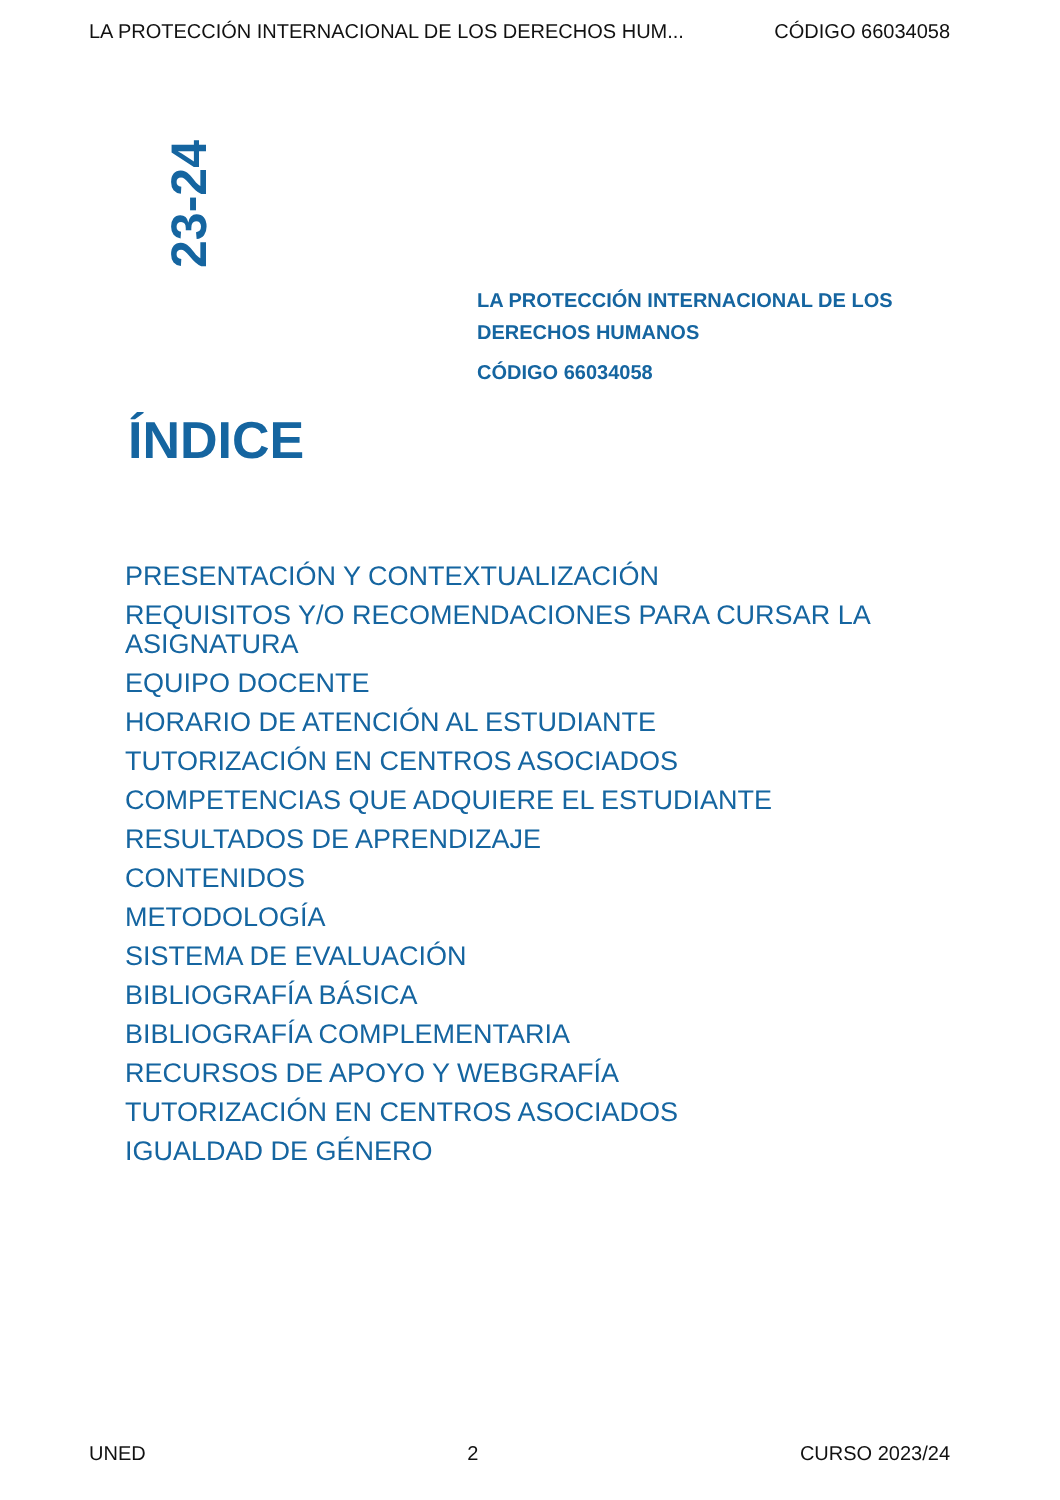LA PROTECCIÓN INTERNACIONAL DE LOS DERECHOS HUM... CÓDIGO 66034058
23-24
LA PROTECCIÓN INTERNACIONAL DE LOS
DERECHOS HUMANOS
CÓDIGO 66034058
ÍNDICE
PRESENTACIÓN Y CONTEXTUALIZACIÓN
REQUISITOS Y/O RECOMENDACIONES PARA CURSAR LA ASIGNATURA
EQUIPO DOCENTE
HORARIO DE ATENCIÓN AL ESTUDIANTE
TUTORIZACIÓN EN CENTROS ASOCIADOS
COMPETENCIAS QUE ADQUIERE EL ESTUDIANTE
RESULTADOS DE APRENDIZAJE
CONTENIDOS
METODOLOGÍA
SISTEMA DE EVALUACIÓN
BIBLIOGRAFÍA BÁSICA
BIBLIOGRAFÍA COMPLEMENTARIA
RECURSOS DE APOYO Y WEBGRAFÍA
TUTORIZACIÓN EN CENTROS ASOCIADOS
IGUALDAD DE GÉNERO
UNED 2 CURSO 2023/24